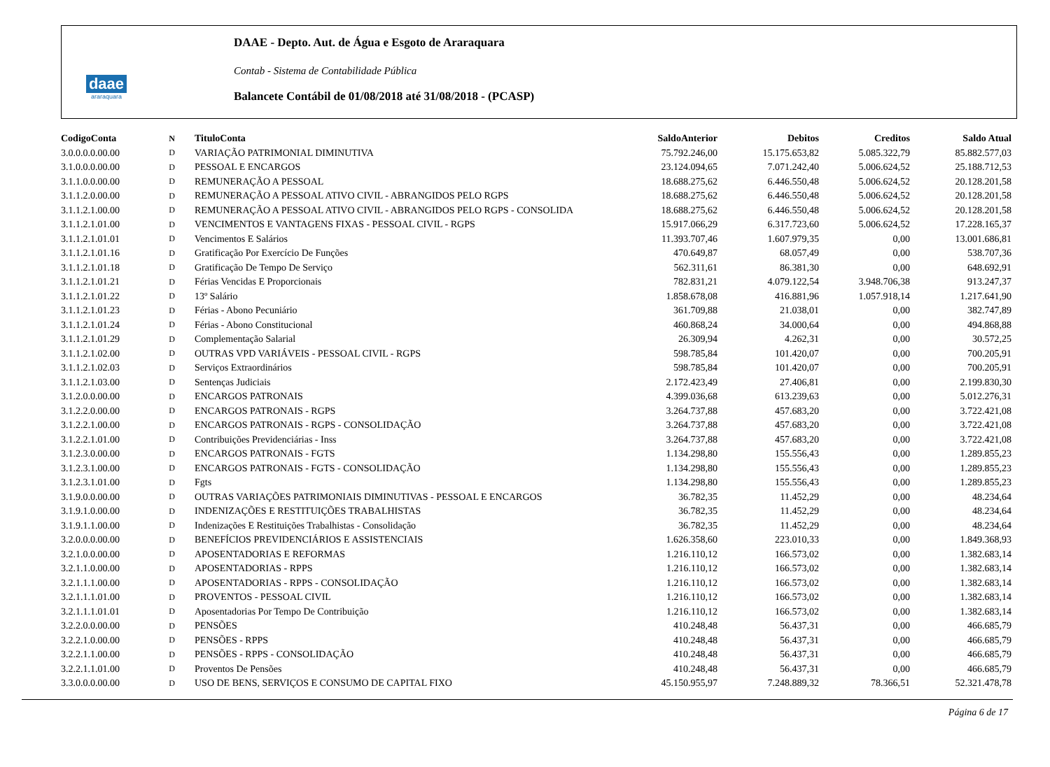daae
araraquara
DAAE - Depto. Aut. de Água e Esgoto de Araraquara
Contab - Sistema de Contabilidade Pública
Balancete Contábil de 01/08/2018 até 31/08/2018 - (PCASP)
| CodigoConta | N | TituloConta | SaldoAnterior | Debitos | Creditos | Saldo Atual |
| --- | --- | --- | --- | --- | --- | --- |
| 3.0.0.0.0.00.00 | D | VARIAÇÃO PATRIMONIAL DIMINUTIVA | 75.792.246,00 | 15.175.653,82 | 5.085.322,79 | 85.882.577,03 |
| 3.1.0.0.0.00.00 | D | PESSOAL E ENCARGOS | 23.124.094,65 | 7.071.242,40 | 5.006.624,52 | 25.188.712,53 |
| 3.1.1.0.0.00.00 | D | REMUNERAÇÃO A PESSOAL | 18.688.275,62 | 6.446.550,48 | 5.006.624,52 | 20.128.201,58 |
| 3.1.1.2.0.00.00 | D | REMUNERAÇÃO A PESSOAL ATIVO CIVIL - ABRANGIDOS PELO RGPS | 18.688.275,62 | 6.446.550,48 | 5.006.624,52 | 20.128.201,58 |
| 3.1.1.2.1.00.00 | D | REMUNERAÇÃO A PESSOAL ATIVO CIVIL - ABRANGIDOS PELO RGPS - CONSOLIDA | 18.688.275,62 | 6.446.550,48 | 5.006.624,52 | 20.128.201,58 |
| 3.1.1.2.1.01.00 | D | VENCIMENTOS E VANTAGENS FIXAS - PESSOAL CIVIL - RGPS | 15.917.066,29 | 6.317.723,60 | 5.006.624,52 | 17.228.165,37 |
| 3.1.1.2.1.01.01 | D | Vencimentos E Salários | 11.393.707,46 | 1.607.979,35 | 0,00 | 13.001.686,81 |
| 3.1.1.2.1.01.16 | D | Gratificação Por Exercício De Funções | 470.649,87 | 68.057,49 | 0,00 | 538.707,36 |
| 3.1.1.2.1.01.18 | D | Gratificação De Tempo De Serviço | 562.311,61 | 86.381,30 | 0,00 | 648.692,91 |
| 3.1.1.2.1.01.21 | D | Férias Vencidas E Proporcionais | 782.831,21 | 4.079.122,54 | 3.948.706,38 | 913.247,37 |
| 3.1.1.2.1.01.22 | D | 13º Salário | 1.858.678,08 | 416.881,96 | 1.057.918,14 | 1.217.641,90 |
| 3.1.1.2.1.01.23 | D | Férias - Abono Pecuniário | 361.709,88 | 21.038,01 | 0,00 | 382.747,89 |
| 3.1.1.2.1.01.24 | D | Férias - Abono Constitucional | 460.868,24 | 34.000,64 | 0,00 | 494.868,88 |
| 3.1.1.2.1.01.29 | D | Complementação Salarial | 26.309,94 | 4.262,31 | 0,00 | 30.572,25 |
| 3.1.1.2.1.02.00 | D | OUTRAS VPD VARIÁVEIS - PESSOAL CIVIL - RGPS | 598.785,84 | 101.420,07 | 0,00 | 700.205,91 |
| 3.1.1.2.1.02.03 | D | Serviços Extraordinários | 598.785,84 | 101.420,07 | 0,00 | 700.205,91 |
| 3.1.1.2.1.03.00 | D | Sentenças Judiciais | 2.172.423,49 | 27.406,81 | 0,00 | 2.199.830,30 |
| 3.1.2.0.0.00.00 | D | ENCARGOS PATRONAIS | 4.399.036,68 | 613.239,63 | 0,00 | 5.012.276,31 |
| 3.1.2.2.0.00.00 | D | ENCARGOS PATRONAIS - RGPS | 3.264.737,88 | 457.683,20 | 0,00 | 3.722.421,08 |
| 3.1.2.2.1.00.00 | D | ENCARGOS PATRONAIS - RGPS - CONSOLIDAÇÃO | 3.264.737,88 | 457.683,20 | 0,00 | 3.722.421,08 |
| 3.1.2.2.1.01.00 | D | Contribuições Previdenciárias - Inss | 3.264.737,88 | 457.683,20 | 0,00 | 3.722.421,08 |
| 3.1.2.3.0.00.00 | D | ENCARGOS PATRONAIS - FGTS | 1.134.298,80 | 155.556,43 | 0,00 | 1.289.855,23 |
| 3.1.2.3.1.00.00 | D | ENCARGOS PATRONAIS - FGTS - CONSOLIDAÇÃO | 1.134.298,80 | 155.556,43 | 0,00 | 1.289.855,23 |
| 3.1.2.3.1.01.00 | D | Fgts | 1.134.298,80 | 155.556,43 | 0,00 | 1.289.855,23 |
| 3.1.9.0.0.00.00 | D | OUTRAS VARIAÇÕES PATRIMONIAIS DIMINUTIVAS - PESSOAL E ENCARGOS | 36.782,35 | 11.452,29 | 0,00 | 48.234,64 |
| 3.1.9.1.0.00.00 | D | INDENIZAÇÕES E RESTITUIÇÕES TRABALHISTAS | 36.782,35 | 11.452,29 | 0,00 | 48.234,64 |
| 3.1.9.1.1.00.00 | D | Indenizações E Restituições Trabalhistas - Consolidação | 36.782,35 | 11.452,29 | 0,00 | 48.234,64 |
| 3.2.0.0.0.00.00 | D | BENEFÍCIOS PREVIDENCIÁRIOS E ASSISTENCIAIS | 1.626.358,60 | 223.010,33 | 0,00 | 1.849.368,93 |
| 3.2.1.0.0.00.00 | D | APOSENTADORIAS E REFORMAS | 1.216.110,12 | 166.573,02 | 0,00 | 1.382.683,14 |
| 3.2.1.1.0.00.00 | D | APOSENTADORIAS - RPPS | 1.216.110,12 | 166.573,02 | 0,00 | 1.382.683,14 |
| 3.2.1.1.1.00.00 | D | APOSENTADORIAS - RPPS - CONSOLIDAÇÃO | 1.216.110,12 | 166.573,02 | 0,00 | 1.382.683,14 |
| 3.2.1.1.1.01.00 | D | PROVENTOS - PESSOAL CIVIL | 1.216.110,12 | 166.573,02 | 0,00 | 1.382.683,14 |
| 3.2.1.1.1.01.01 | D | Aposentadorias Por Tempo De Contribuição | 1.216.110,12 | 166.573,02 | 0,00 | 1.382.683,14 |
| 3.2.2.0.0.00.00 | D | PENSÕES | 410.248,48 | 56.437,31 | 0,00 | 466.685,79 |
| 3.2.2.1.0.00.00 | D | PENSÕES - RPPS | 410.248,48 | 56.437,31 | 0,00 | 466.685,79 |
| 3.2.2.1.1.00.00 | D | PENSÕES - RPPS - CONSOLIDAÇÃO | 410.248,48 | 56.437,31 | 0,00 | 466.685,79 |
| 3.2.2.1.1.01.00 | D | Proventos De Pensões | 410.248,48 | 56.437,31 | 0,00 | 466.685,79 |
| 3.3.0.0.0.00.00 | D | USO DE BENS, SERVIÇOS E CONSUMO DE CAPITAL FIXO | 45.150.955,97 | 7.248.889,32 | 78.366,51 | 52.321.478,78 |
Página 6 de 17